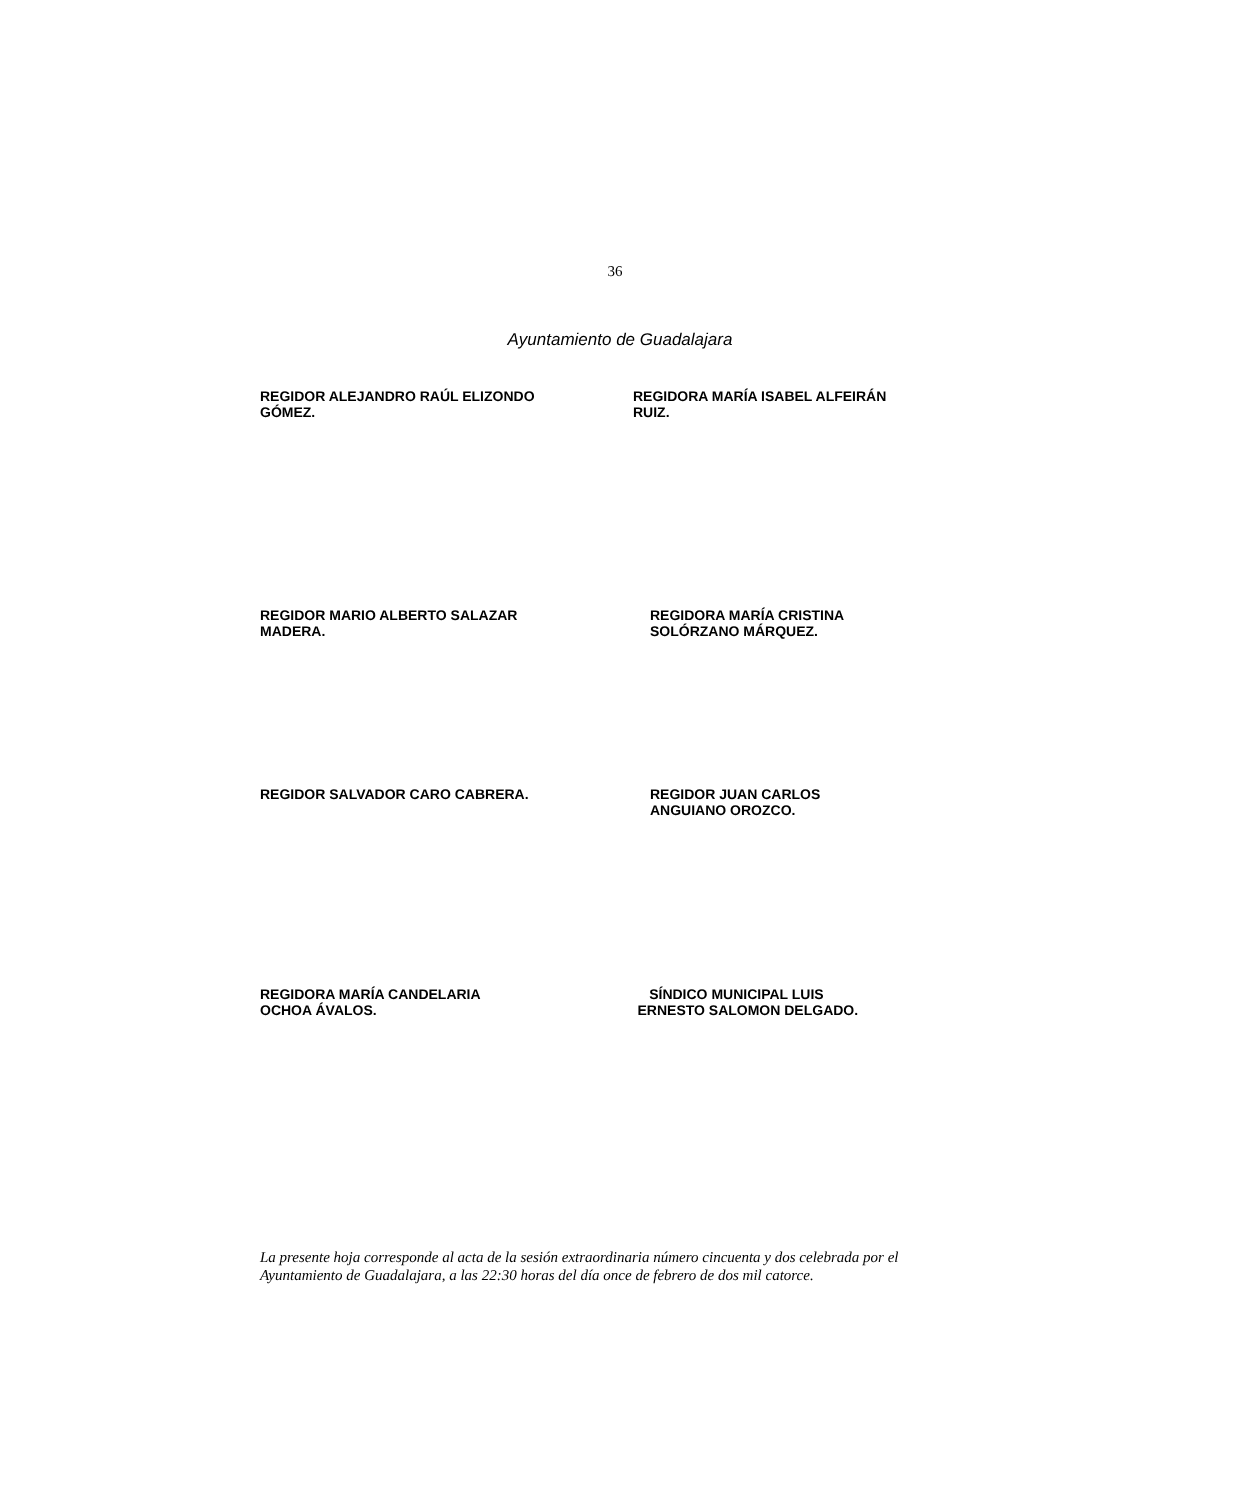36
Ayuntamiento de Guadalajara
REGIDOR ALEJANDRO RAÚL ELIZONDO
GÓMEZ.
REGIDORA MARÍA ISABEL ALFEIRÁN
RUIZ.
REGIDOR MARIO ALBERTO SALAZAR
MADERA.
REGIDORA MARÍA CRISTINA
SOLÓRZANO MÁRQUEZ.
REGIDOR SALVADOR CARO CABRERA. REGIDOR JUAN CARLOS
ANGUIANO OROZCO.
REGIDORA MARÍA CANDELARIA
OCHOA ÁVALOS.
SÍNDICO MUNICIPAL LUIS
ERNESTO SALOMON DELGADO.
La presente hoja corresponde al acta de la sesión extraordinaria número cincuenta y dos celebrada por el Ayuntamiento de Guadalajara, a las 22:30 horas del día once de febrero de dos mil catorce.